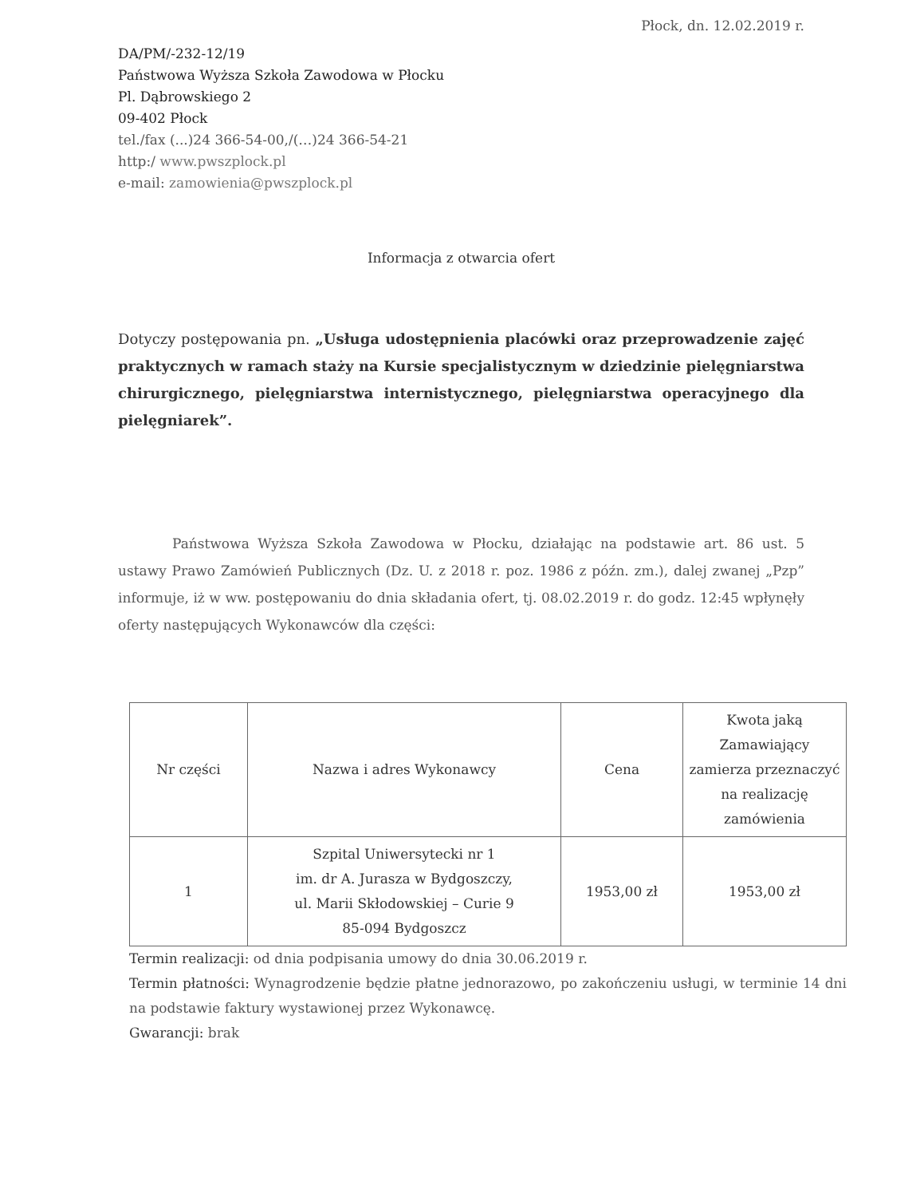Płock, dn. 12.02.2019 r.
DA/PM/-232-12/19
Państwowa Wyższa Szkoła Zawodowa w Płocku
Pl. Dąbrowskiego 2
09-402 Płock
tel./fax (...)24 366-54-00,/(…)24 366-54-21
http:/ www.pwszplock.pl
e-mail: zamowienia@pwszplock.pl
Informacja z otwarcia ofert
Dotyczy postępowania pn. „Usługa udostępnienia placówki oraz przeprowadzenie zajęć praktycznych w ramach staży na Kursie specjalistycznym w dziedzinie pielęgniarstwa chirurgicznego, pielęgniarstwa internistycznego, pielęgniarstwa operacyjnego dla pielęgniarek”.
Państwowa Wyższa Szkoła Zawodowa w Płocku, działając na podstawie art. 86 ust. 5 ustawy Prawo Zamówień Publicznych (Dz. U. z 2018 r. poz. 1986 z późn. zm.), dalej zwanej „Pzp” informuje, iż w ww. postępowaniu do dnia składania ofert, tj. 08.02.2019 r. do godz. 12:45 wpłynęły oferty następujących Wykonawców dla części:
| Nr części | Nazwa i adres Wykonawcy | Cena | Kwota jaką Zamawiający zamierza przeznaczyć na realizację zamówienia |
| --- | --- | --- | --- |
| 1 | Szpital Uniwersytecki nr 1 im. dr A. Jurasza w Bydgoszczy, ul. Marii Skłodowskiej – Curie 9 85-094 Bydgoszcz | 1953,00 zł | 1953,00 zł |
Termin realizacji: od dnia podpisania umowy do dnia 30.06.2019 r.
Termin płatności: Wynagrodzenie będzie płatne jednorazowo, po zakończeniu usługi, w terminie 14 dni na podstawie faktury wystawionej przez Wykonawcę.
Gwarancji: brak